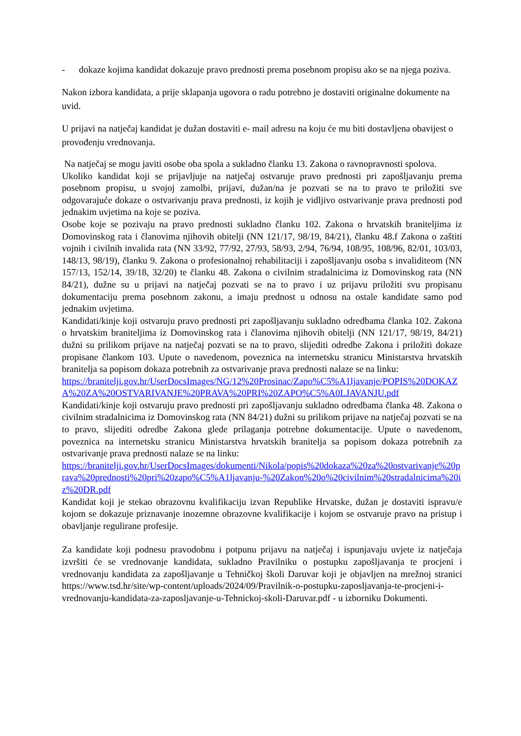- dokaze kojima kandidat dokazuje pravo prednosti prema posebnom propisu ako se na njega poziva.
Nakon izbora kandidata, a prije sklapanja ugovora o radu potrebno je dostaviti originalne dokumente na uvid.
U prijavi na natječaj kandidat je dužan dostaviti e- mail adresu na koju će mu biti dostavljena obavijest o provođenju vrednovanja.
Na natječaj se mogu javiti osobe oba spola a sukladno članku 13. Zakona o ravnopravnosti spolova.
Ukoliko kandidat koji se prijavljuje na natječaj ostvaruje pravo prednosti pri zapošljavanju prema posebnom propisu, u svojoj zamolbi, prijavi, dužan/na je pozvati se na to pravo te priložiti sve odgovarajuće dokaze o ostvarivanju prava prednosti, iz kojih je vidljivo ostvarivanje prava prednosti pod jednakim uvjetima na koje se poziva.
Osobe koje se pozivaju na pravo prednosti sukladno članku 102. Zakona o hrvatskih braniteljima iz Domovinskog rata i članovima njihovih obitelji (NN 121/17, 98/19, 84/21), članku 48.f Zakona o zaštiti vojnih i civilnih invalida rata (NN 33/92, 77/92, 27/93, 58/93, 2/94, 76/94, 108/95, 108/96, 82/01, 103/03, 148/13, 98/19), članku 9. Zakona o profesionalnoj rehabilitaciji i zapošljavanju osoba s invaliditeom (NN 157/13, 152/14, 39/18, 32/20) te članku 48. Zakona o civilnim stradalnicima iz Domovinskog rata (NN 84/21), dužne su u prijavi na natječaj pozvati se na to pravo i uz prijavu priložiti svu propisanu dokumentaciju prema posebnom zakonu, a imaju prednost u odnosu na ostale kandidate samo pod jednakim uvjetima.
Kandidati/kinje koji ostvaruju pravo prednosti pri zapošljavanju sukladno odredbama članka 102. Zakona o hrvatskim braniteljima iz Domovinskog rata i članovima njihovih obitelji (NN 121/17, 98/19, 84/21) dužni su prilikom prijave na natječaj pozvati se na to pravo, slijediti odredbe Zakona i priložiti dokaze propisane člankom 103. Upute o navedenom, poveznica na internetsku stranicu Ministarstva hrvatskih branitelja sa popisom dokaza potrebnih za ostvarivanje prava prednosti nalaze se na linku:
https://branitelji.gov.hr/UserDocsImages/NG/12%20Prosinac/Zapo%C5%A1ljavanje/POPIS%20DOKAZA%20ZA%20OSTVARIVANJE%20PRAVA%20PRI%20ZAPO%C5%A0LJAVANJU.pdf
Kandidati/kinje koji ostvaruju pravo prednosti pri zapošljavanju sukladno odredbama članka 48. Zakona o civilnim stradalnicima iz Domovinskog rata (NN 84/21) dužni su prilikom prijave na natječaj pozvati se na to pravo, slijediti odredbe Zakona glede prilaganja potrebne dokumentacije. Upute o navedenom, poveznica na internetsku stranicu Ministarstva hrvatskih branitelja sa popisom dokaza potrebnih za ostvarivanje prava prednosti nalaze se na linku:
https://branitelji.gov.hr/UserDocsImages/dokumenti/Nikola/popis%20dokaza%20za%20ostvarivanje%20prava%20prednosti%20pri%20zapo%C5%A1ljavanju-%20Zakon%20o%20civilnim%20stradalnicima%20iz%20DR.pdf
Kandidat koji je stekao obrazovnu kvalifikaciju izvan Republike Hrvatske, dužan je dostaviti ispravu/e kojom se dokazuje priznavanje inozemne obrazovne kvalifikacije i kojom se ostvaruje pravo na pristup i obavljanje regulirane profesije.
Za kandidate koji podnesu pravodobnu i potpunu prijavu na natječaj i ispunjavaju uvjete iz natječaja izvršiti će se vrednovanje kandidata, sukladno Pravilniku o postupku zapošljavanja te procjeni i vrednovanju kandidata za zapošljavanje u Tehničkoj školi Daruvar koji je objavljen na mrežnoj stranici https://www.tsd.hr/site/wp-content/uploads/2024/09/Pravilnik-o-postupku-zaposljavanja-te-procjeni-i-vrednovanju-kandidata-za-zaposljavanje-u-Tehnickoj-skoli-Daruvar.pdf - u izborniku Dokumenti.